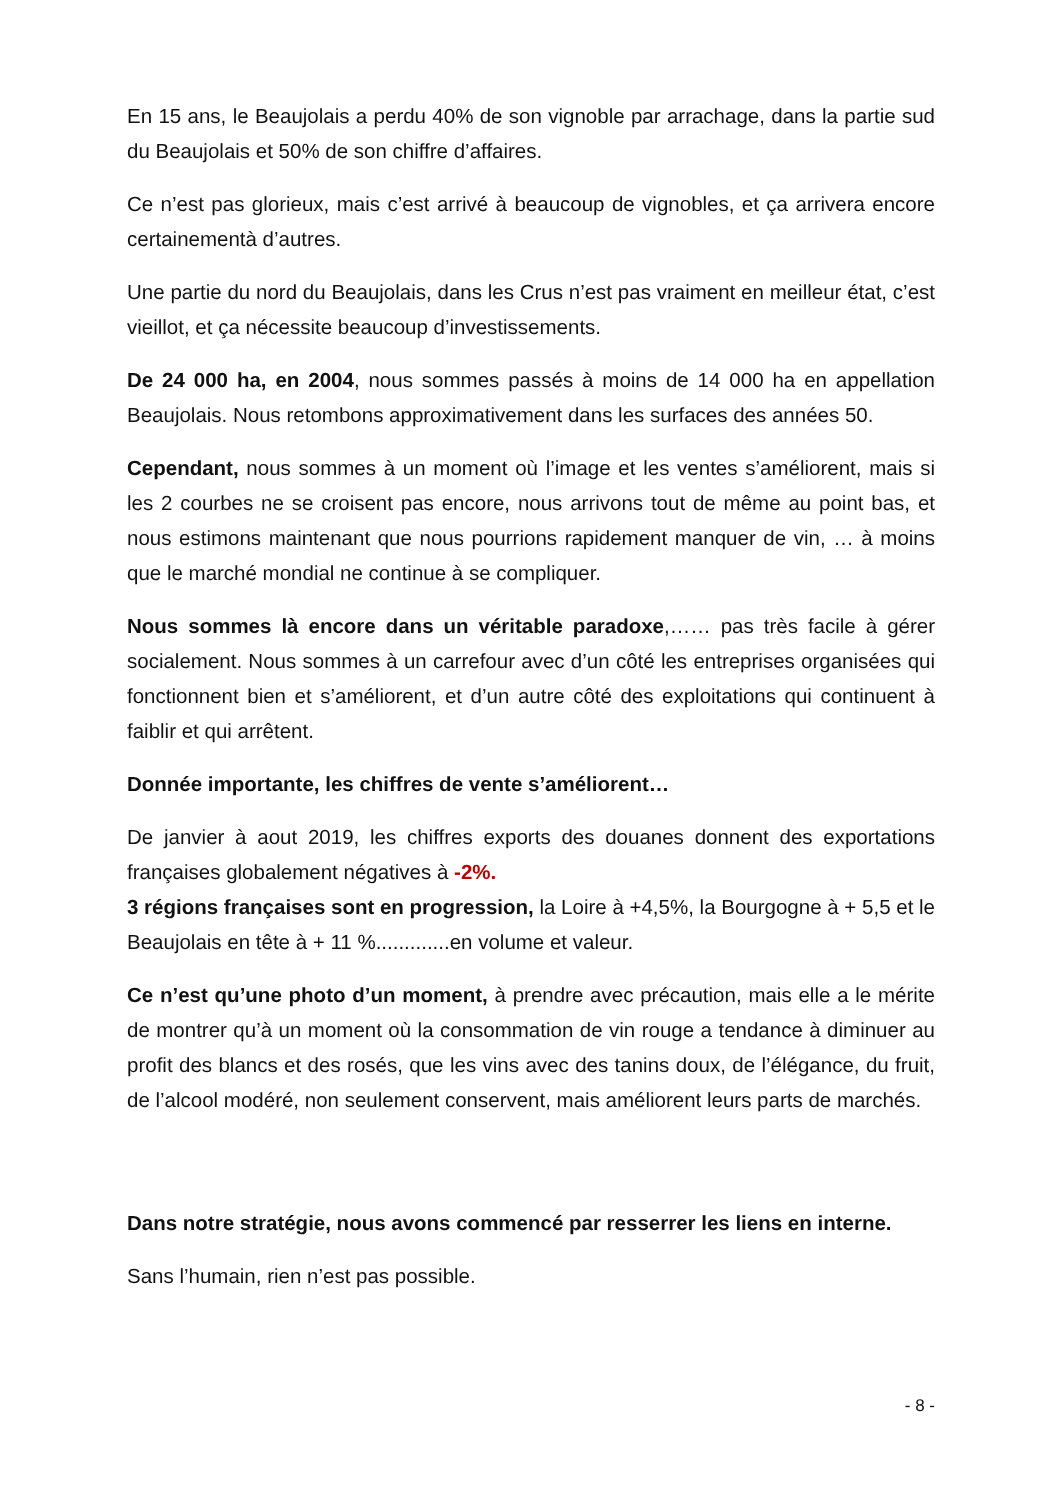En 15 ans, le Beaujolais a perdu 40% de son vignoble par arrachage, dans la partie sud du Beaujolais et 50% de son chiffre d’affaires.
Ce n’est pas glorieux, mais c’est arrivé à beaucoup de vignobles, et ça arrivera encore certainementà d’autres.
Une partie du nord du Beaujolais, dans les Crus n’est pas vraiment en meilleur état, c’est vieillot, et ça nécessite beaucoup d’investissements.
De 24 000 ha, en 2004, nous sommes passés à moins de 14 000 ha en appellation Beaujolais. Nous retombons approximativement dans les surfaces des années 50.
Cependant, nous sommes à un moment où l’image et les ventes s’améliorent, mais si les 2 courbes ne se croisent pas encore, nous arrivons tout de même au point bas, et nous estimons maintenant que nous pourrions rapidement manquer de vin, … à moins que le marché mondial ne continue à se compliquer.
Nous sommes là encore dans un véritable paradoxe,…… pas très facile à gérer socialement. Nous sommes à un carrefour avec d’un côté les entreprises organisées qui fonctionnent bien et s’améliorent, et d’un autre côté des exploitations qui continuent à faiblir et qui arrêtent.
Donnée importante, les chiffres de vente s’améliorent…
De janvier à aout 2019, les chiffres exports des douanes donnent des exportations françaises globalement négatives à -2%.
3 régions françaises sont en progression, la Loire à +4,5%, la Bourgogne à + 5,5 et le Beaujolais en tête à + 11 %.............en volume et valeur.
Ce n’est qu’une photo d’un moment, à prendre avec précaution, mais elle a le mérite de montrer qu’à un moment où la consommation de vin rouge a tendance à diminuer au profit des blancs et des rosés, que les vins avec des tanins doux, de l’élégance, du fruit, de l’alcool modéré, non seulement conservent, mais améliorent leurs parts de marchés.
Dans notre stratégie, nous avons commencé par resserrer les liens en interne.
Sans l’humain, rien n’est pas possible.
- 8 -